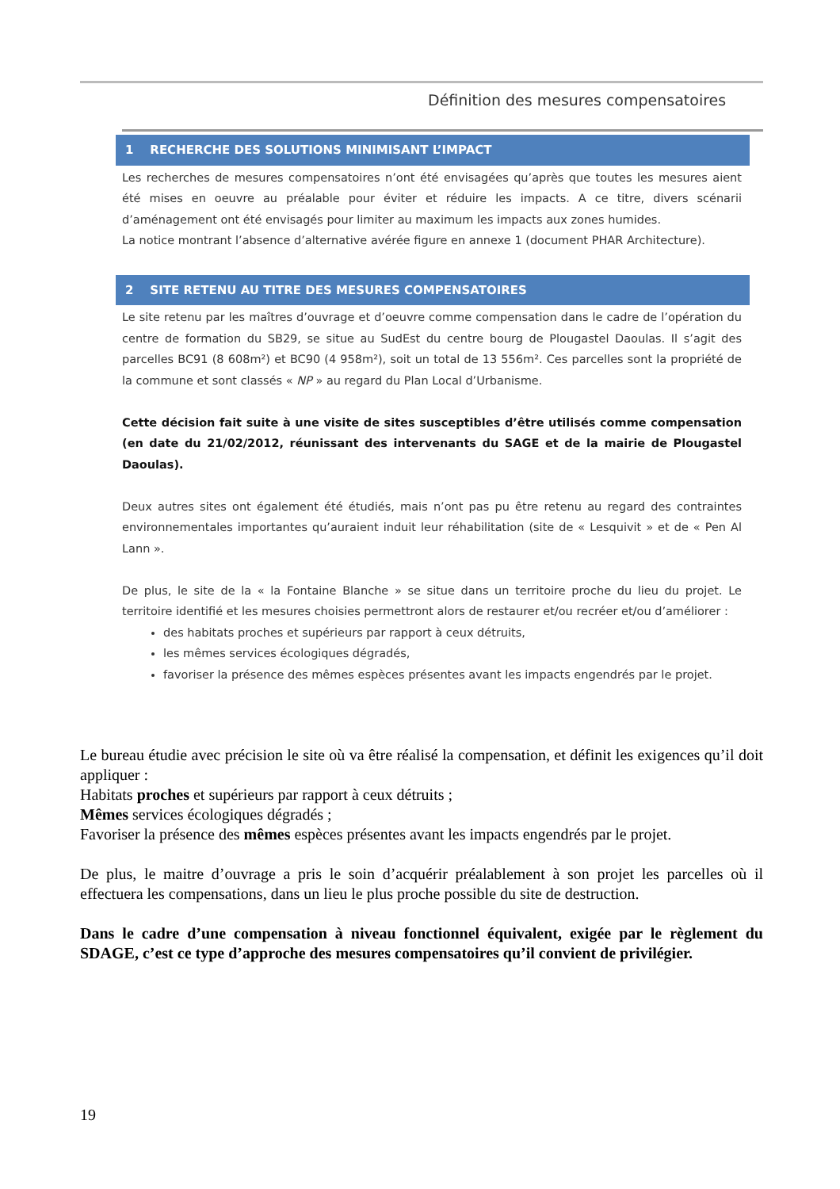Définition des mesures compensatoires
1 RECHERCHE DES SOLUTIONS MINIMISANT L’IMPACT
Les recherches de mesures compensatoires n’ont été envisagées qu’après que toutes les mesures aient été mises en oeuvre au préalable pour éviter et réduire les impacts. A ce titre, divers scénarii d’aménagement ont été envisagés pour limiter au maximum les impacts aux zones humides.
La notice montrant l’absence d’alternative avérée figure en annexe 1 (document PHAR Architecture).
2 SITE RETENU AU TITRE DES MESURES COMPENSATOIRES
Le site retenu par les maîtres d’ouvrage et d’oeuvre comme compensation dans le cadre de l’opération du centre de formation du SB29, se situe au SudEst du centre bourg de Plougastel Daoulas. Il s’agit des parcelles BC91 (8 608m²) et BC90 (4 958m²), soit un total de 13 556m². Ces parcelles sont la propriété de la commune et sont classés « NP » au regard du Plan Local d’Urbanisme.
Cette décision fait suite à une visite de sites susceptibles d’être utilisés comme compensation (en date du 21/02/2012, réunissant des intervenants du SAGE et de la mairie de Plougastel Daoulas).
Deux autres sites ont également été étudiés, mais n’ont pas pu être retenu au regard des contraintes environnementales importantes qu’auraient induit leur réhabilitation (site de « Lesquivit » et de « Pen Al Lann ».
De plus, le site de la « la Fontaine Blanche » se situe dans un territoire proche du lieu du projet. Le territoire identifié et les mesures choisies permettront alors de restaurer et/ou recréer et/ou d’améliorer :
des habitats proches et supérieurs par rapport à ceux détruits,
les mêmes services écologiques dégradés,
favoriser la présence des mêmes espèces présentes avant les impacts engendrés par le projet.
Le bureau étudie avec précision le site où va être réalisé la compensation, et définit les exigences qu’il doit appliquer :
Habitats proches et supérieurs par rapport à ceux détruits ;
Mêmes services écologiques dégradés ;
Favoriser la présence des mêmes espèces présentes avant les impacts engendrés par le projet.
De plus, le maitre d’ouvrage a pris le soin d’acquérir préalablement à son projet les parcelles où il effectuera les compensations, dans un lieu le plus proche possible du site de destruction.
Dans le cadre d’une compensation à niveau fonctionnel équivalent, exigée par le règlement du SDAGE, c’est ce type d’approche des mesures compensatoires qu’il convient de privilégier.
19